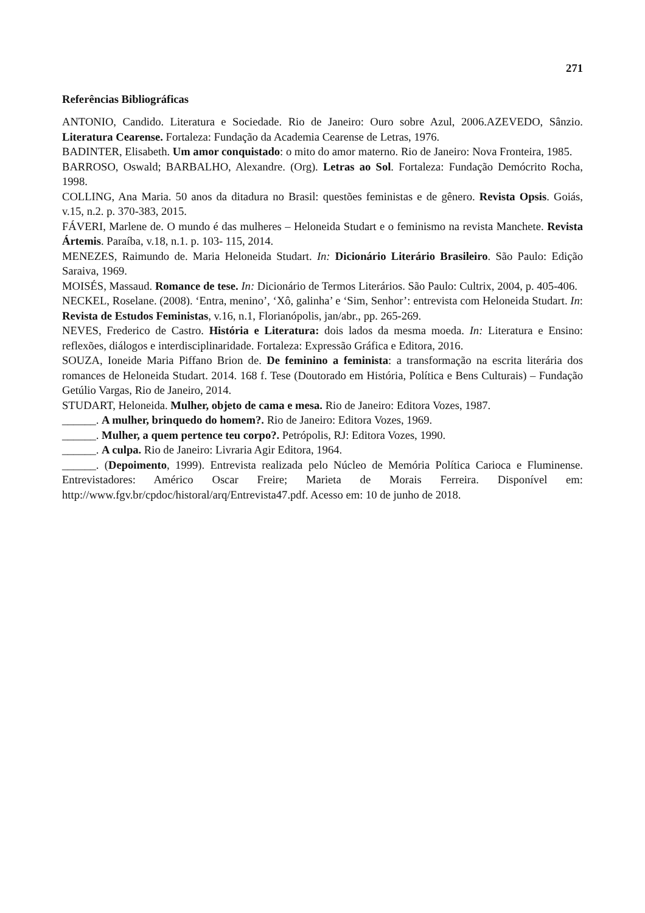271
Referências Bibliográficas
ANTONIO, Candido. Literatura e Sociedade. Rio de Janeiro: Ouro sobre Azul, 2006.AZEVEDO, Sânzio. Literatura Cearense. Fortaleza: Fundação da Academia Cearense de Letras, 1976.
BADINTER, Elisabeth. Um amor conquistado: o mito do amor materno. Rio de Janeiro: Nova Fronteira, 1985.
BARROSO, Oswald; BARBALHO, Alexandre. (Org). Letras ao Sol. Fortaleza: Fundação Demócrito Rocha, 1998.
COLLING, Ana Maria. 50 anos da ditadura no Brasil: questões feministas e de gênero. Revista Opsis. Goiás, v.15, n.2. p. 370-383, 2015.
FÁVERI, Marlene de. O mundo é das mulheres – Heloneida Studart e o feminismo na revista Manchete. Revista Ártemis. Paraíba, v.18, n.1. p. 103- 115, 2014.
MENEZES, Raimundo de. Maria Heloneida Studart. In: Dicionário Literário Brasileiro. São Paulo: Edição Saraiva, 1969.
MOISÉS, Massaud. Romance de tese. In: Dicionário de Termos Literários. São Paulo: Cultrix, 2004, p. 405-406.
NECKEL, Roselane. (2008). ‘Entra, menino’, ‘Xô, galinha’ e ‘Sim, Senhor’: entrevista com Heloneida Studart. In: Revista de Estudos Feministas, v.16, n.1, Florianópolis, jan/abr., pp. 265-269.
NEVES, Frederico de Castro. História e Literatura: dois lados da mesma moeda. In: Literatura e Ensino: reflexões, diálogos e interdisciplinaridade. Fortaleza: Expressão Gráfica e Editora, 2016.
SOUZA, Ioneide Maria Piffano Brion de. De feminino a feminista: a transformação na escrita literária dos romances de Heloneida Studart. 2014. 168 f. Tese (Doutorado em História, Política e Bens Culturais) – Fundação Getúlio Vargas, Rio de Janeiro, 2014.
STUDART, Heloneida. Mulher, objeto de cama e mesa. Rio de Janeiro: Editora Vozes, 1987.
______. A mulher, brinquedo do homem?. Rio de Janeiro: Editora Vozes, 1969.
______. Mulher, a quem pertence teu corpo?. Petrópolis, RJ: Editora Vozes, 1990.
______. A culpa. Rio de Janeiro: Livraria Agir Editora, 1964.
______. (Depoimento, 1999). Entrevista realizada pelo Núcleo de Memória Política Carioca e Fluminense. Entrevistadores: Américo Oscar Freire; Marieta de Morais Ferreira. Disponível em: http://www.fgv.br/cpdoc/historal/arq/Entrevista47.pdf. Acesso em: 10 de junho de 2018.